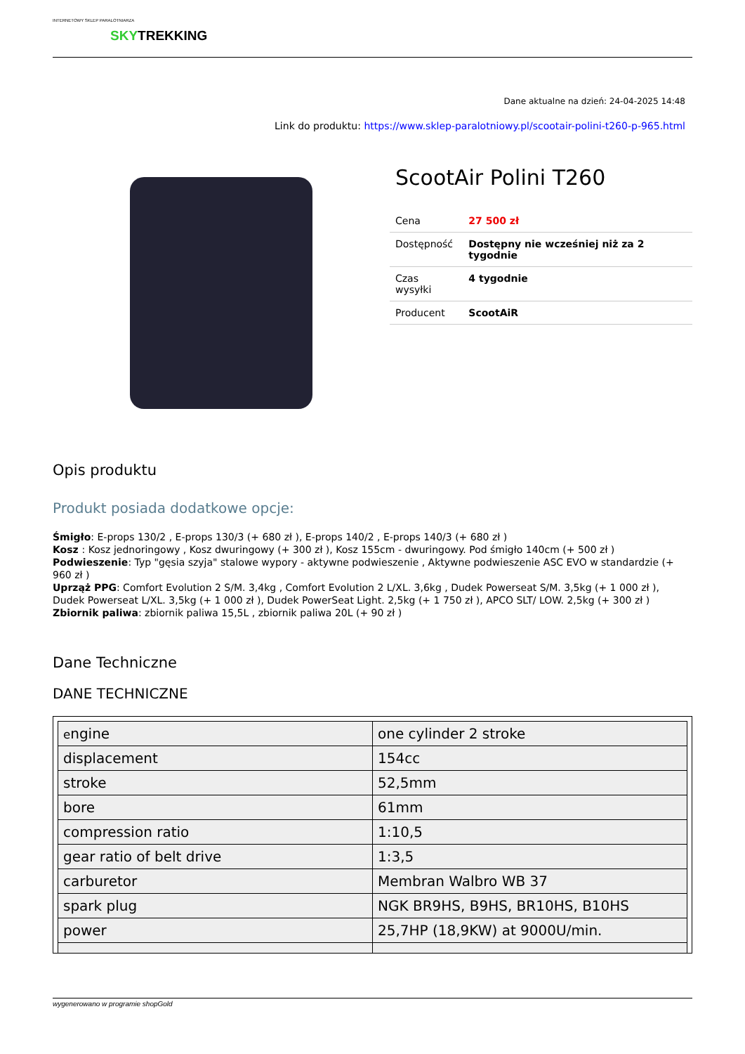INTERNETOWY SKLEP PARALOTNIARZA
SKYTREKKING
Dane aktualne na dzień: 24-04-2025 14:48
Link do produktu: https://www.sklep-paralotniowy.pl/scootair-polini-t260-p-965.html
ScootAir Polini T260
| Cena | 27 500 zł |
| Dostępność | Dostępny nie wcześniej niż za 2 tygodnie |
| Czas wysyłki | 4 tygodnie |
| Producent | ScootAiR |
Opis produktu
Produkt posiada dodatkowe opcje:
Śmigło: E-props 130/2 , E-props 130/3 (+ 680 zł ), E-props 140/2 , E-props 140/3 (+ 680 zł )
Kosz : Kosz jednoringowy , Kosz dwuringowy (+ 300 zł ), Kosz 155cm - dwuringowy. Pod śmigło 140cm (+ 500 zł )
Podwieszenie: Typ "gęsia szyja" stalowe wypory - aktywne podwieszenie , Aktywne podwieszenie ASC EVO w standardzie (+ 960 zł )
Uprząż PPG: Comfort Evolution 2 S/M. 3,4kg , Comfort Evolution 2 L/XL. 3,6kg , Dudek Powerseat S/M. 3,5kg (+ 1 000 zł ), Dudek Powerseat L/XL. 3,5kg (+ 1 000 zł ), Dudek PowerSeat Light. 2,5kg (+ 1 750 zł ), APCO SLT/ LOW. 2,5kg (+ 300 zł )
Zbiornik paliwa: zbiornik paliwa 15,5L , zbiornik paliwa 20L (+ 90 zł )
Dane Techniczne
DANE TECHNICZNE
| e ngine | one cylinder 2 stroke |
| displacement | 154cc |
| stroke | 52,5mm |
| bore | 61mm |
| compression ratio | 1:10,5 |
| gear ratio of belt drive | 1:3,5 |
| carburetor | Membran Walbro WB 37 |
| spark plug | NGK BR9HS, B9HS, BR10HS, B10HS |
| power | 25,7HP (18,9KW) at 9000U/min. |
wygenerowano w programie shopGold